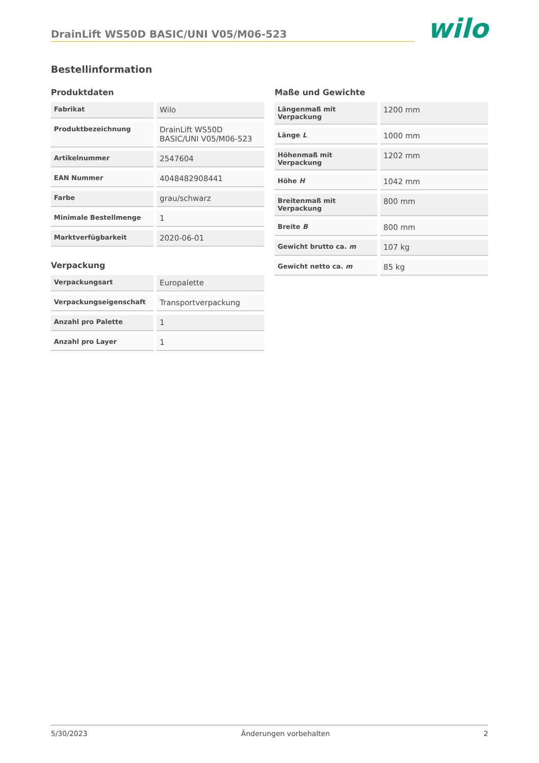DrainLift WS50D BASIC/UNI V05/M06-523
wilo
Bestellinformation
Produktdaten
| Fabrikat | | Wilo |
| Produktbezeichnung | | DrainLift WS50D BASIC/UNI V05/M06-523 |
| Artikelnummer | | 2547604 |
| EAN Nummer | | 4048482908441 |
| Farbe | | grau/schwarz |
| Minimale Bestellmenge | | 1 |
| Marktverfügbarkeit | | 2020-06-01 |
Verpackung
| Verpackungsart | | Europalette |
| Verpackungseigenschaft | | Transportverpackung |
| Anzahl pro Palette | | 1 |
| Anzahl pro Layer | | 1 |
Maße und Gewichte
| Längenmaß mit Verpackung | | 1200 mm |
| Länge L | | 1000 mm |
| Höhenmaß mit Verpackung | | 1202 mm |
| Höhe H | | 1042 mm |
| Breitenmaß mit Verpackung | | 800 mm |
| Breite B | | 800 mm |
| Gewicht brutto ca. m | | 107 kg |
| Gewicht netto ca. m | | 85 kg |
5/30/2023 Änderungen vorbehalten 2